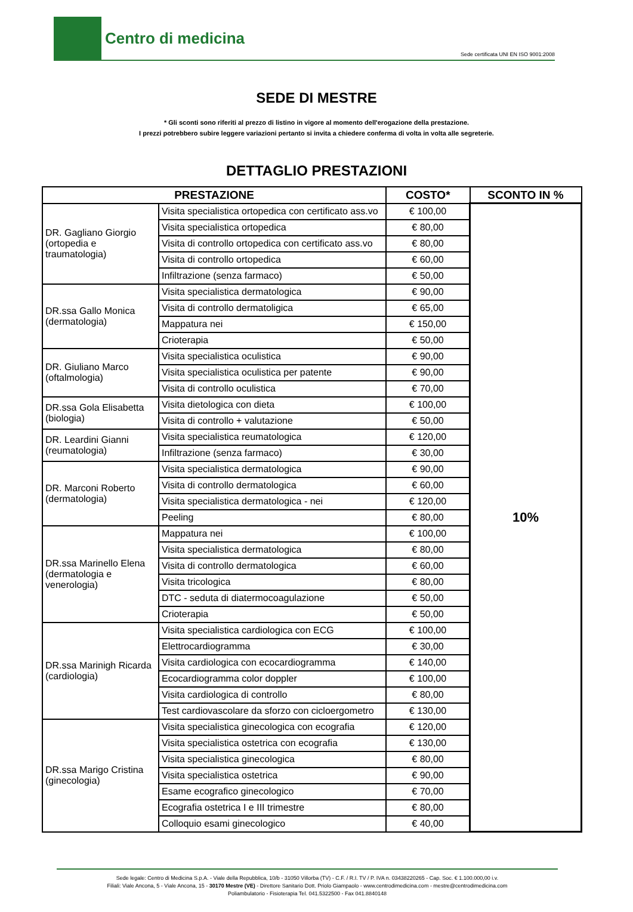Centro di medicina
Sede certificata UNI EN ISO 9001:2008
SEDE DI MESTRE
* Gli sconti sono riferiti al prezzo di listino in vigore al momento dell'erogazione della prestazione.
I prezzi potrebbero subire leggere variazioni pertanto si invita a chiedere conferma di volta in volta alle segreterie.
DETTAGLIO PRESTAZIONI
| PRESTAZIONE | | COSTO* | SCONTO IN % |
| --- | --- | --- | --- |
| DR. Gagliano Giorgio (ortopedia e traumatologia) | Visita specialistica ortopedica con certificato ass.vo | € 100,00 | 10% |
| | Visita specialistica ortopedica | € 80,00 | |
| | Visita di controllo ortopedica con certificato ass.vo | € 80,00 | |
| | Visita di controllo ortopedica | € 60,00 | |
| | Infiltrazione (senza farmaco) | € 50,00 | |
| DR.ssa Gallo Monica (dermatologia) | Visita specialistica dermatologica | € 90,00 | |
| | Visita di controllo dermatoligica | € 65,00 | |
| | Mappatura nei | € 150,00 | |
| | Crioterapia | € 50,00 | |
| DR. Giuliano Marco (oftalmologia) | Visita specialistica oculistica | € 90,00 | |
| | Visita specialistica oculistica per patente | € 90,00 | |
| | Visita di controllo oculistica | € 70,00 | |
| DR.ssa Gola Elisabetta (biologia) | Visita dietologica con dieta | € 100,00 | |
| | Visita di controllo + valutazione | € 50,00 | |
| DR. Leardini Gianni (reumatologia) | Visita specialistica reumatologica | € 120,00 | |
| | Infiltrazione (senza farmaco) | € 30,00 | |
| DR. Marconi Roberto (dermatologia) | Visita specialistica dermatologica | € 90,00 | |
| | Visita di controllo dermatologica | € 60,00 | |
| | Visita specialistica dermatologica - nei | € 120,00 | |
| | Peeling | € 80,00 | |
| DR.ssa Marinello Elena (dermatologia e venerologia) | Mappatura nei | € 100,00 | |
| | Visita specialistica dermatologica | € 80,00 | |
| | Visita di controllo dermatologica | € 60,00 | |
| | Visita tricologica | € 80,00 | |
| | DTC - seduta di diatermocoagulazione | € 50,00 | |
| | Crioterapia | € 50,00 | |
| DR.ssa Marinigh Ricarda (cardiologia) | Visita specialistica cardiologica con ECG | € 100,00 | |
| | Elettrocardiogramma | € 30,00 | |
| | Visita cardiologica con ecocardiogramma | € 140,00 | |
| | Ecocardiogramma color doppler | € 100,00 | |
| | Visita cardiologica di controllo | € 80,00 | |
| | Test cardiovascolare da sforzo con cicloergometro | € 130,00 | |
| DR.ssa Marigo Cristina (ginecologia) | Visita specialistica ginecologica con ecografia | € 120,00 | |
| | Visita specialistica ostetrica con ecografia | € 130,00 | |
| | Visita specialistica ginecologica | € 80,00 | |
| | Visita specialistica ostetrica | € 90,00 | |
| | Esame ecografico ginecologico | € 70,00 | |
| | Ecografia ostetrica I e III trimestre | € 80,00 | |
| | Colloquio esami ginecologico | € 40,00 | |
Sede legale: Centro di Medicina S.p.A. - Viale della Repubblica, 10/b - 31050 Villorba (TV) - C.F. / R.I. TV / P. IVA n. 03438220265 - Cap. Soc. € 1.100.000,00 i.v.
Filiali: Viale Ancona, 5 - Viale Ancona, 15 - 30170 Mestre (VE) - Direttore Sanitario Dott. Priolo Giampaolo - www.centrodimedicina.com - mestre@centrodimedicina.com
Poliambulatorio - Fisioterapia Tel. 041.5322500 - Fax 041.8840148